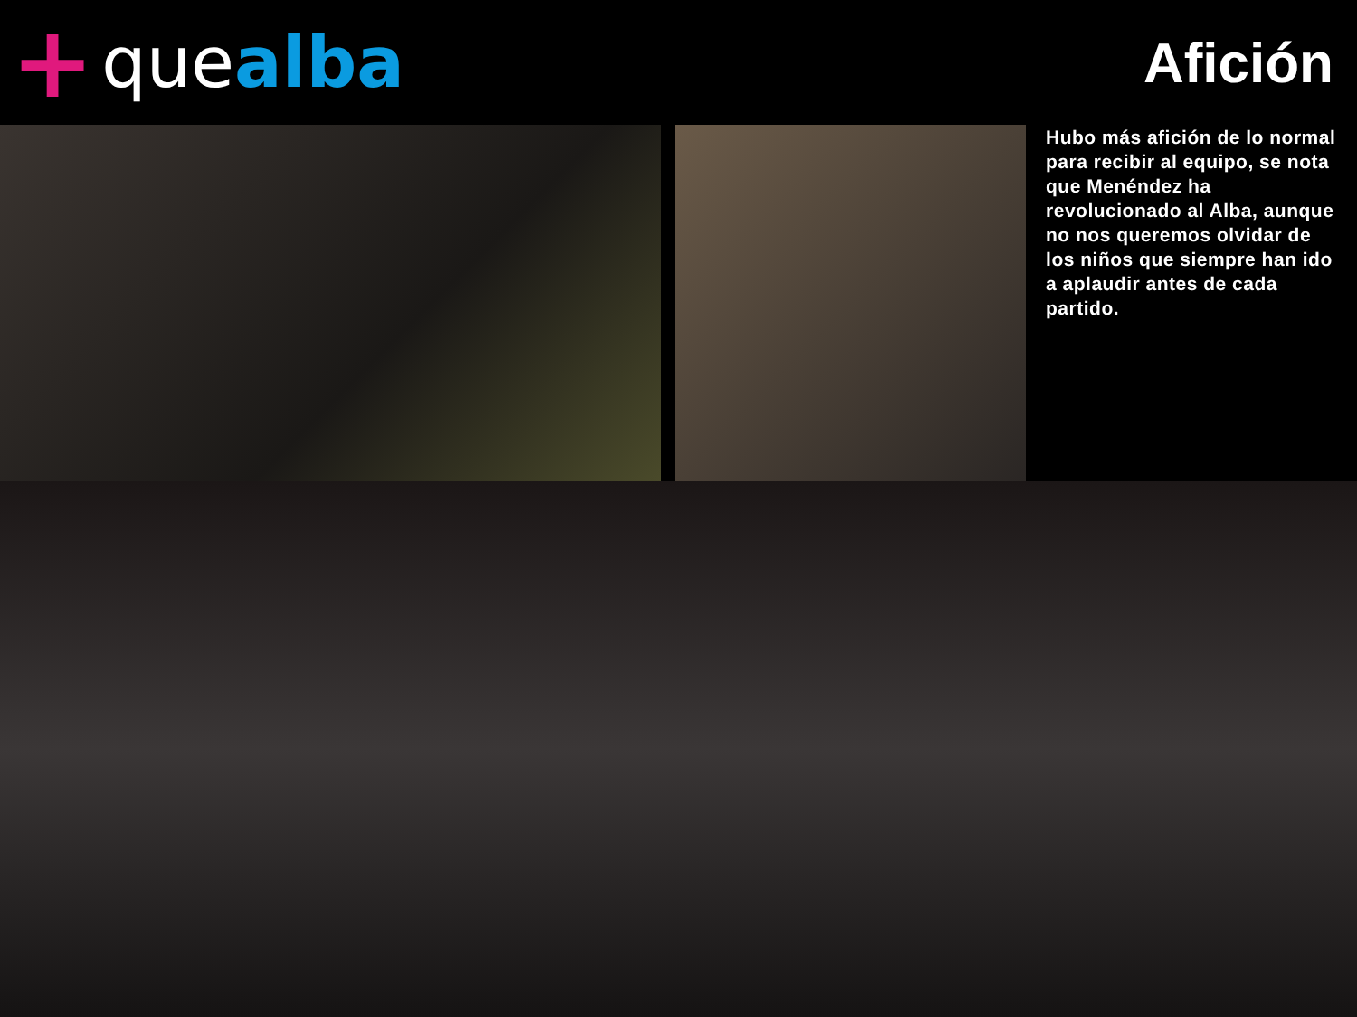+ que alba
Afición
Hubo más afición de lo normal para recibir al equipo, se nota que Menéndez ha revolucionado al Alba, aunque no nos queremos olvidar de los niños que siempre han ido a aplaudir antes de cada partido.